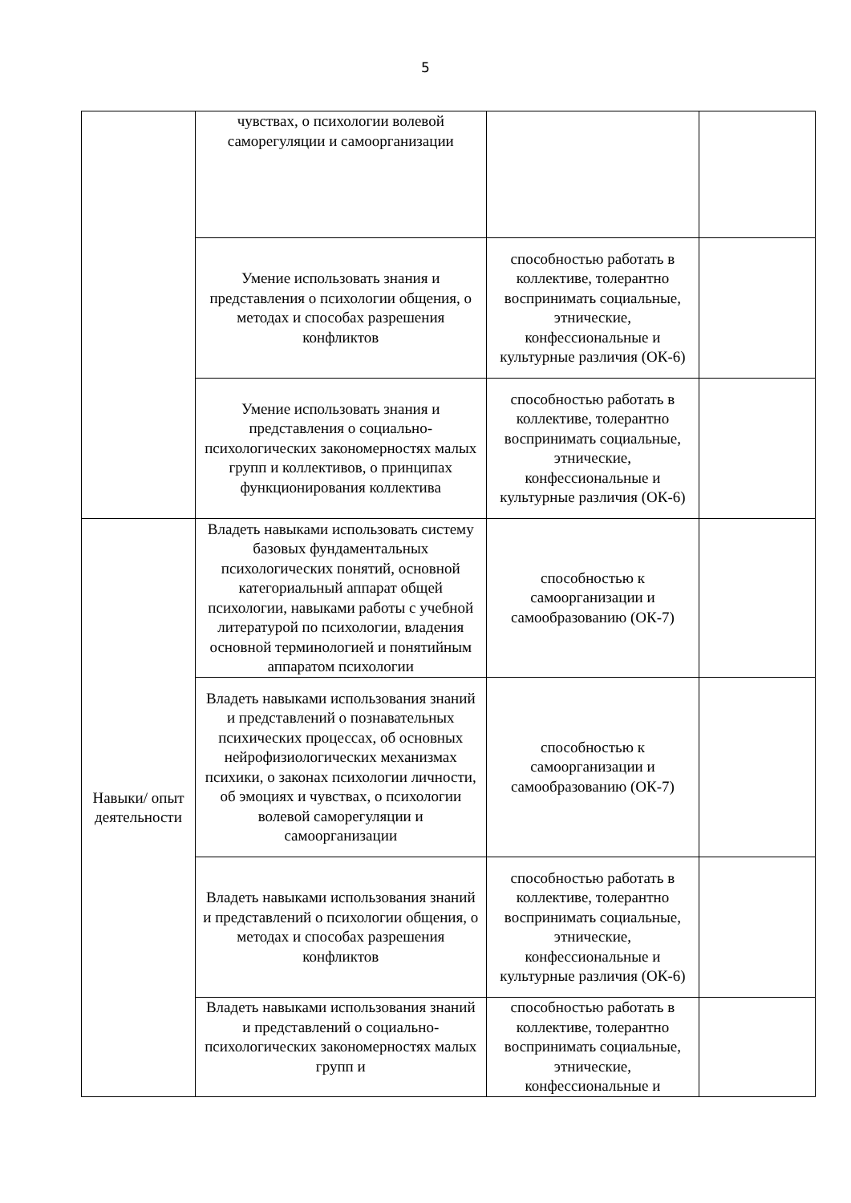5
| | чувствах, о психологии волевой саморегуляции и самоорганизации | | |
| | Умение использовать знания и представления о психологии общения, о методах и способах разрешения конфликтов | способностью работать в коллективе, толерантно воспринимать социальные, этнические, конфессиональные и культурные различия (ОК-6) | |
| | Умение использовать знания и представления о социально-психологических закономерностях малых групп и коллективов, о принципах функционирования коллектива | способностью работать в коллективе, толерантно воспринимать социальные, этнические, конфессиональные и культурные различия (ОК-6) | |
| Навыки/ опыт деятельности | Владеть навыками использовать систему базовых фундаментальных психологических понятий, основной категориальный аппарат общей психологии, навыками работы с учебной литературой по психологии, владения основной терминологией и понятийным аппаратом психологии | способностью к самоорганизации и самообразованию (ОК-7) | |
| | Владеть навыками использования знаний и представлений о познавательных психических процессах, об основных нейрофизиологических механизмах психики, о законах психологии личности, об эмоциях и чувствах, о психологии волевой саморегуляции и самоорганизации | способностью к самоорганизации и самообразованию (ОК-7) | |
| | Владеть навыками использования знаний и представлений о психологии общения, о методах и способах разрешения конфликтов | способностью работать в коллективе, толерантно воспринимать социальные, этнические, конфессиональные и культурные различия (ОК-6) | |
| | Владеть навыками использования знаний и представлений о социально-психологических закономерностях малых групп и | способностью работать в коллективе, толерантно воспринимать социальные, этнические, конфессиональные и | |